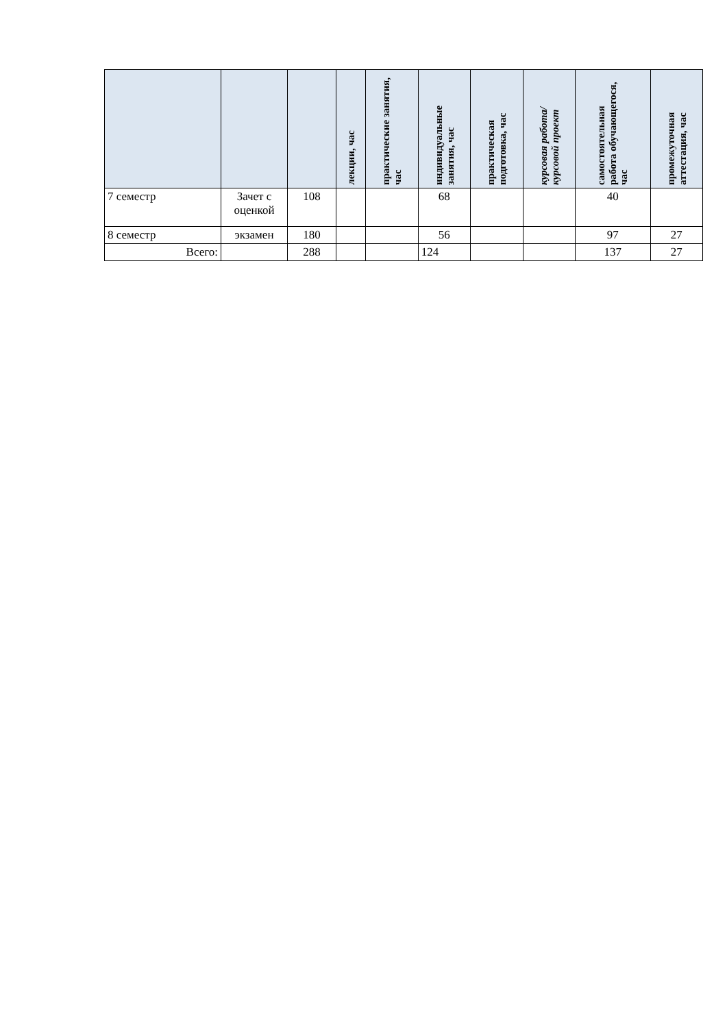| | | | лекции, час | практические занятия, час | индивидуальные занятия, час | практическая подготовка, час | курсовая работа/ курсовой проект | самостоятельная работа обучающегося, час | промежуточная аттестация, час |
| --- | --- | --- | --- | --- | --- | --- | --- | --- | --- |
| 7 семестр | Зачет с оценкой | 108 | | | 68 | | | 40 | |
| 8 семестр | экзамен | 180 | | | 56 | | | 97 | 27 |
| Всего: | | 288 | | | 124 | | | 137 | 27 |